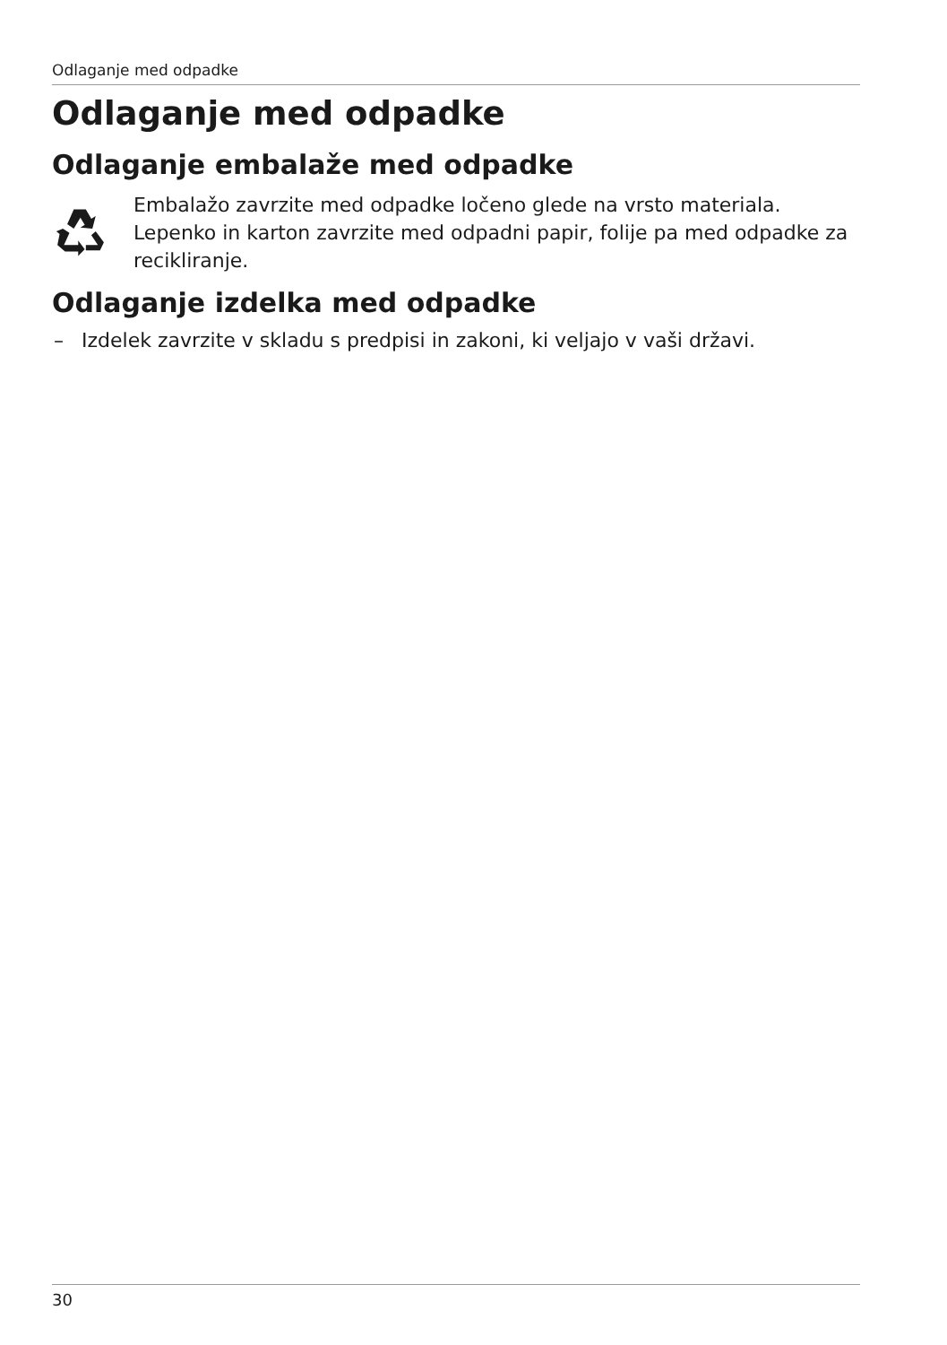Odlaganje med odpadke
Odlaganje med odpadke
Odlaganje embalaže med odpadke
Embalažo zavrzite med odpadke ločeno glede na vrsto materiala. Lepenko in karton zavrzite med odpadni papir, folije pa med odpadke za recikliranje.
Odlaganje izdelka med odpadke
– Izdelek zavrzite v skladu s predpisi in zakoni, ki veljajo v vaši državi.
30